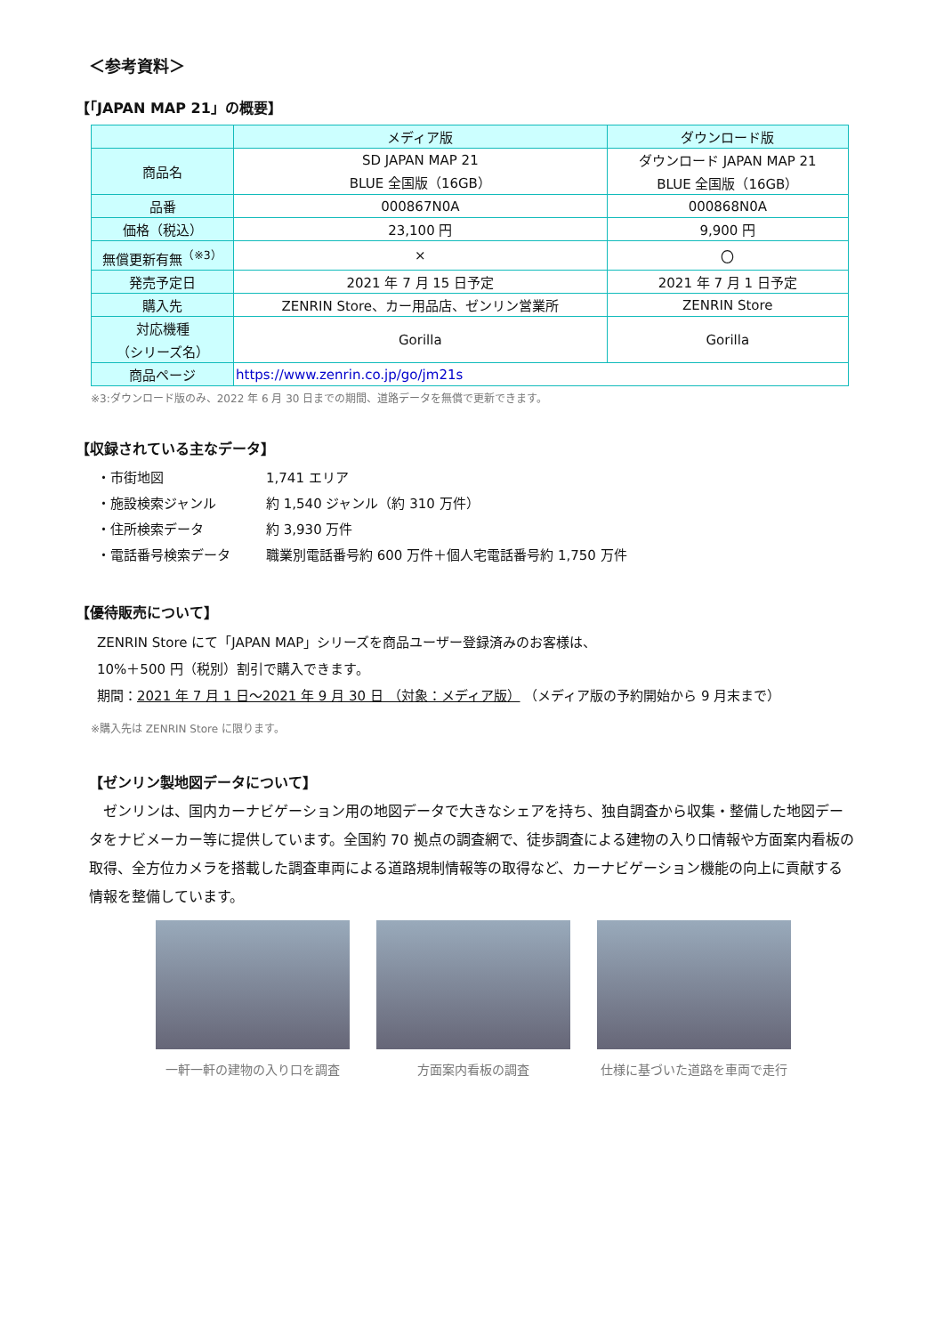＜参考資料＞
【「JAPAN MAP 21」の概要】
| | メディア版 | ダウンロード版 |
| --- | --- | --- |
| 商品名 | SD JAPAN MAP 21 BLUE 全国版（16GB） | ダウンロード JAPAN MAP 21 BLUE 全国版（16GB） |
| 品番 | 000867N0A | 000868N0A |
| 価格（税込） | 23,100 円 | 9,900 円 |
| 無償更新有無<sup>（※3）</sup> | × | 〇 |
| 発売予定日 | 2021 年 7 月 15 日予定 | 2021 年 7 月 1 日予定 |
| 購入先 | ZENRIN Store、カー用品店、ゼンリン営業所 | ZENRIN Store |
| 対応機種 （シリーズ名） | Gorilla | Gorilla |
| 商品ページ | https://www.zenrin.co.jp/go/jm21s | |
※3:ダウンロード版のみ、2022 年 6 月 30 日までの期間、道路データを無償で更新できます。
【収録されている主なデータ】
・市街地図 1,741 エリア
・施設検索ジャンル 約 1,540 ジャンル（約 310 万件）
・住所検索データ 約 3,930 万件
・電話番号検索データ 職業別電話番号約 600 万件＋個人宅電話番号約 1,750 万件
【優待販売について】
ZENRIN Store にて「JAPAN MAP」シリーズを商品ユーザー登録済みのお客様は、
10%＋500 円（税別）割引で購入できます。
期間：2021 年 7 月 1 日～2021 年 9 月 30 日 （対象：メディア版） （メディア版の予約開始から 9 月末まで）
※購入先は ZENRIN Store に限ります。
【ゼンリン製地図データについて】
　ゼンリンは、国内カーナビゲーション用の地図データで大きなシェアを持ち、独自調査から収集・整備した地図データをナビメーカー等に提供しています。全国約 70 拠点の調査網で、徒歩調査による建物の入り口情報や方面案内看板の取得、全方位カメラを搭載した調査車両による道路規制情報等の取得など、カーナビゲーション機能の向上に貢献する情報を整備しています。
一軒一軒の建物の入り口を調査 方面案内看板の調査 仕様に基づいた道路を車両で走行